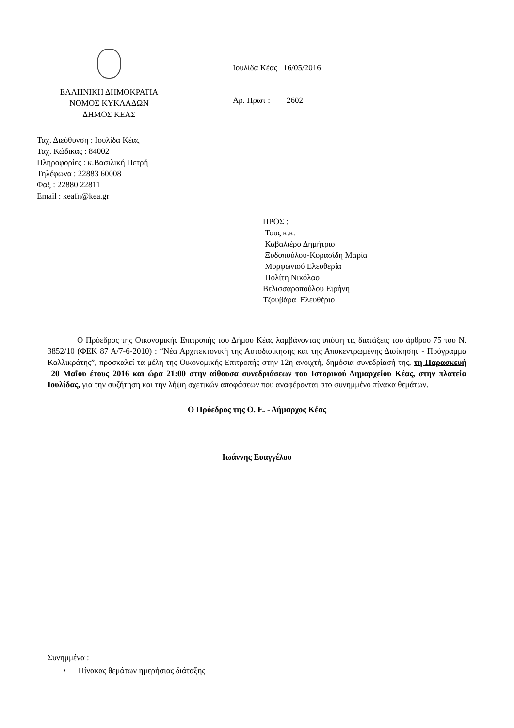ΕΛΛΗΝΙΚΗ ΔΗΜΟΚΡΑΤΙΑ
ΝΟΜΟΣ ΚΥΚΛΑΔΩΝ
ΔΗΜΟΣ ΚΕΑΣ
Ιουλίδα Κέας 16/05/2016
Αρ. Πρωτ : 2602
Ταχ. Διεύθυνση : Ιουλίδα Κέας
Ταχ. Κώδικας : 84002
Πληροφορίες : κ.Βασιλική Πετρή
Τηλέφωνα : 22883 60008
Φαξ : 22880 22811
Email : keafn@kea.gr
ΠΡΟΣ :
Τους κ.κ.
Καβαλιέρο Δημήτριο
Ξυδοπούλου-Κορασίδη Μαρία
Μορφωνιού Ελευθερία
Πολίτη Νικόλαο
Βελισσαροπούλου Ειρήνη
Τζουβάρα Ελευθέριο
Ο Πρόεδρος της Οικονομικής Επιτροπής του Δήμου Κέας λαμβάνοντας υπόψη τις διατάξεις του άρθρου 75 του Ν. 3852/10 (ΦΕΚ 87 Α/7-6-2010) : “Νέα Αρχιτεκτονική της Αυτοδιοίκησης και της Αποκεντρωμένης Διοίκησης - Πρόγραμμα Καλλικράτης”, προσκαλεί τα μέλη της Οικονομικής Επιτροπής στην 12η ανοιχτή, δημόσια συνεδρίασή της, τη Παρασκευή 20 Μαΐου έτους 2016 και ώρα 21:00 στην αίθουσα συνεδριάσεων του Ιστορικού Δημαρχείου Κέας, στην πλατεία Ιουλίδας, για την συζήτηση και την λήψη σχετικών αποφάσεων που αναφέρονται στο συνημμένο πίνακα θεμάτων.
Ο Πρόεδρος της Ο. Ε. - Δήμαρχος Κέας
Ιωάννης Ευαγγέλου
Συνημμένα :
• Πίνακας θεμάτων ημερήσιας διάταξης